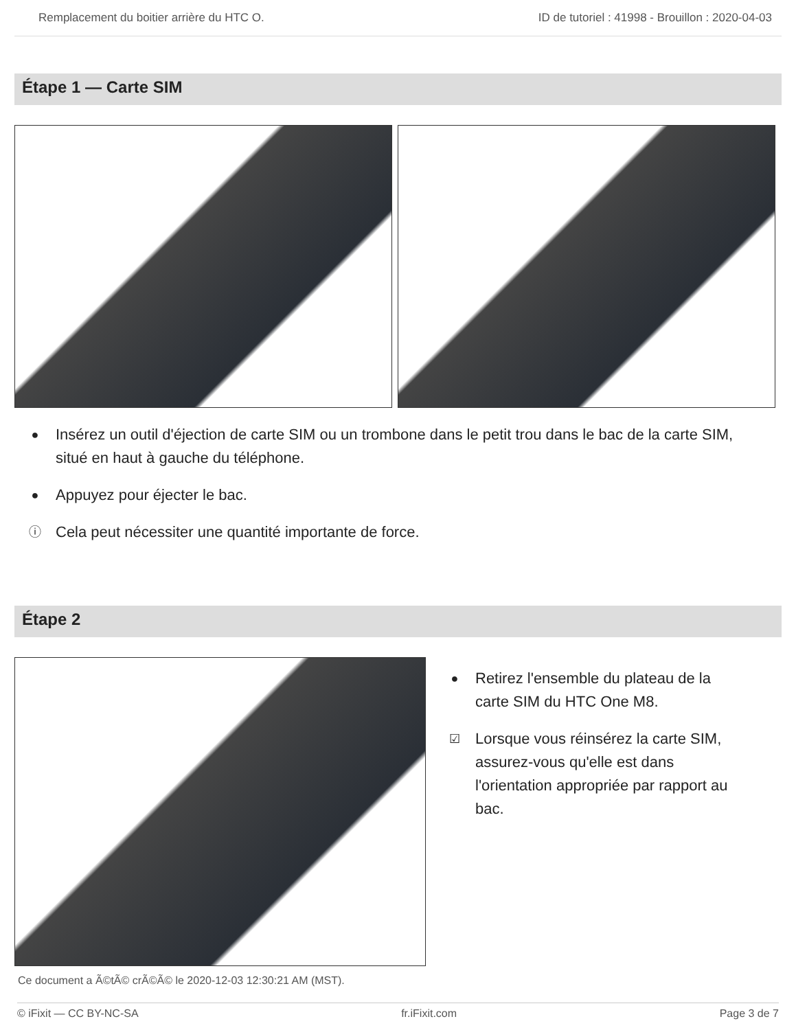Remplacement du boitier arrière du HTC O. ID de tutoriel : 41998 - Brouillon : 2020-04-03
Étape 1 — Carte SIM
● Insérez un outil d'éjection de carte SIM ou un trombone dans le petit trou dans le bac de la carte SIM, situé en haut à gauche du téléphone.
● Appuyez pour éjecter le bac.
ⓘ Cela peut nécessiter une quantité importante de force.
Étape 2
● Retirez l'ensemble du plateau de la carte SIM du HTC One M8.
☑ Lorsque vous réinsérez la carte SIM, assurez-vous qu'elle est dans l'orientation appropriée par rapport au bac.
Ce document a Ã©tÃ© crÃ©Ã© le 2020-12-03 12:30:21 AM (MST).
© iFixit — CC BY-NC-SA fr.iFixit.com Page 3 de 7